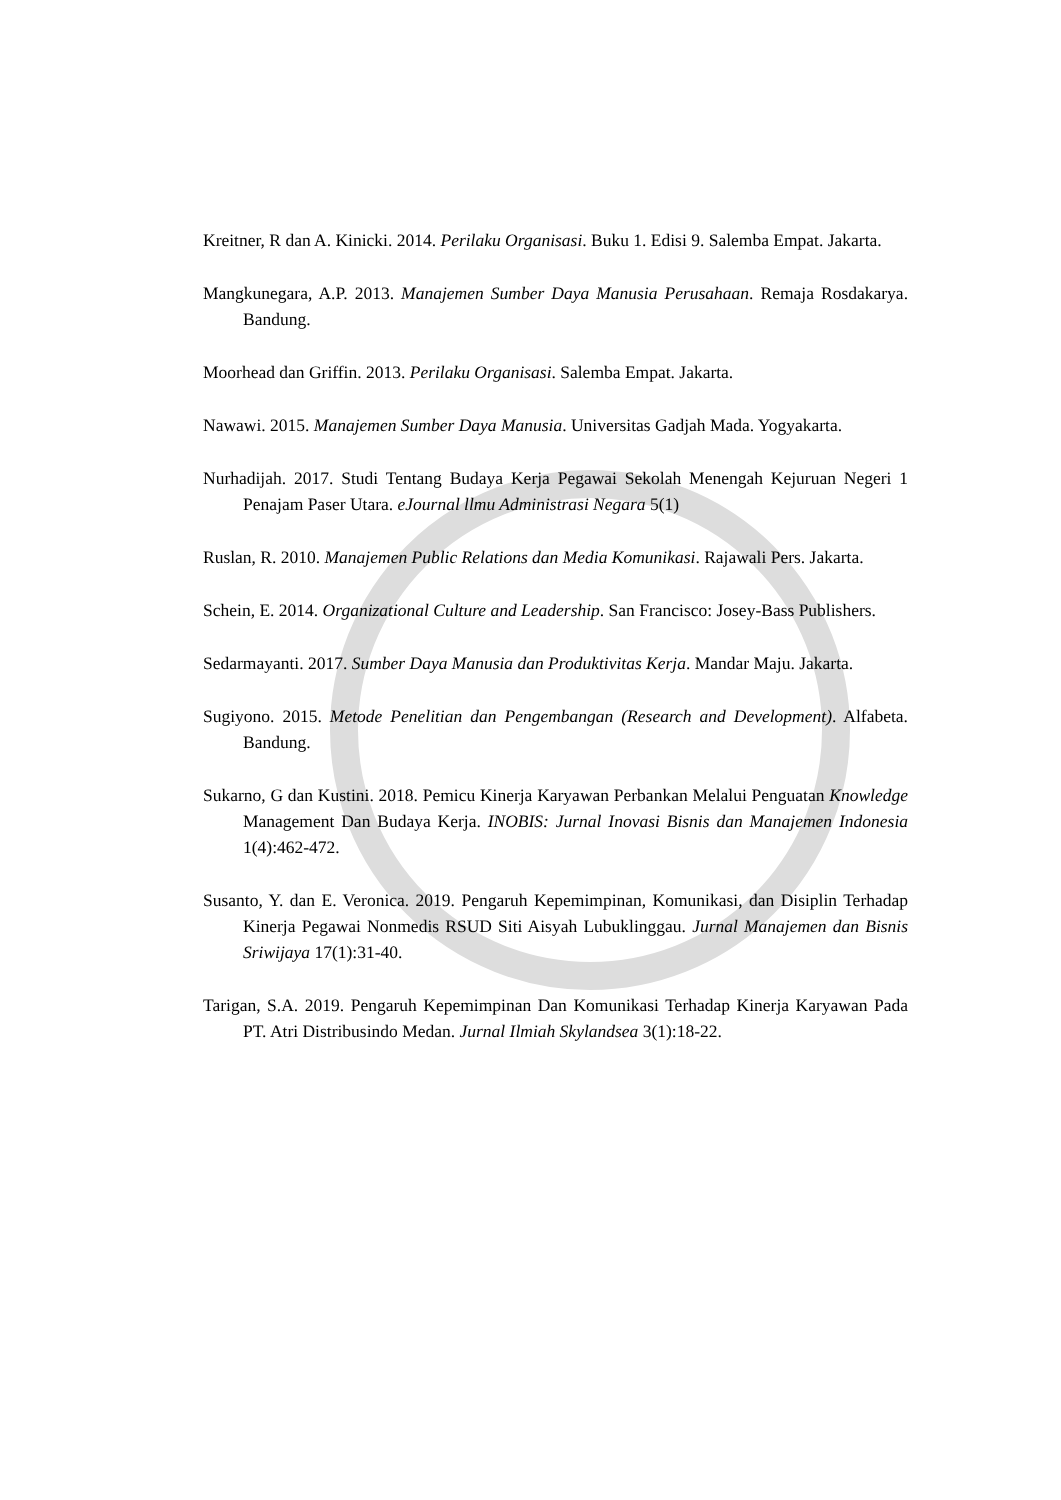Kreitner, R dan A. Kinicki. 2014. Perilaku Organisasi. Buku 1. Edisi 9. Salemba Empat. Jakarta.
Mangkunegara, A.P. 2013. Manajemen Sumber Daya Manusia Perusahaan. Remaja Rosdakarya. Bandung.
Moorhead dan Griffin. 2013. Perilaku Organisasi. Salemba Empat. Jakarta.
Nawawi. 2015. Manajemen Sumber Daya Manusia. Universitas Gadjah Mada. Yogyakarta.
Nurhadijah. 2017. Studi Tentang Budaya Kerja Pegawai Sekolah Menengah Kejuruan Negeri 1 Penajam Paser Utara. eJournal llmu Administrasi Negara 5(1)
Ruslan, R. 2010. Manajemen Public Relations dan Media Komunikasi. Rajawali Pers. Jakarta.
Schein, E. 2014. Organizational Culture and Leadership. San Francisco: Josey-Bass Publishers.
Sedarmayanti. 2017. Sumber Daya Manusia dan Produktivitas Kerja. Mandar Maju. Jakarta.
Sugiyono. 2015. Metode Penelitian dan Pengembangan (Research and Development). Alfabeta. Bandung.
Sukarno, G dan Kustini. 2018. Pemicu Kinerja Karyawan Perbankan Melalui Penguatan Knowledge Management Dan Budaya Kerja. INOBIS: Jurnal Inovasi Bisnis dan Manajemen Indonesia 1(4):462-472.
Susanto, Y. dan E. Veronica. 2019. Pengaruh Kepemimpinan, Komunikasi, dan Disiplin Terhadap Kinerja Pegawai Nonmedis RSUD Siti Aisyah Lubuklinggau. Jurnal Manajemen dan Bisnis Sriwijaya 17(1):31-40.
Tarigan, S.A. 2019. Pengaruh Kepemimpinan Dan Komunikasi Terhadap Kinerja Karyawan Pada PT. Atri Distribusindo Medan. Jurnal Ilmiah Skylandsea 3(1):18-22.